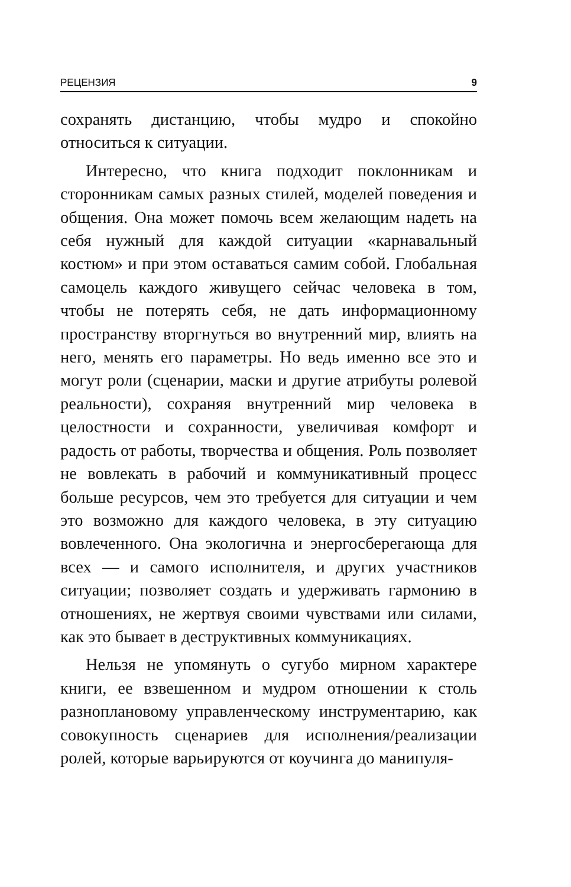РЕЦЕНЗИЯ 9
сохранять дистанцию, чтобы мудро и спокойно относиться к ситуации.
Интересно, что книга подходит поклонникам и сторонникам самых разных стилей, моделей поведения и общения. Она может помочь всем желающим надеть на себя нужный для каждой ситуации «карнавальный костюм» и при этом оставаться самим собой. Глобальная самоцель каждого живущего сейчас человека в том, чтобы не потерять себя, не дать информационному пространству вторгнуться во внутренний мир, влиять на него, менять его параметры. Но ведь именно все это и могут роли (сценарии, маски и другие атрибуты ролевой реальности), сохраняя внутренний мир человека в целостности и сохранности, увеличивая комфорт и радость от работы, творчества и общения. Роль позволяет не вовлекать в рабочий и коммуникативный процесс больше ресурсов, чем это требуется для ситуации и чем это возможно для каждого человека, в эту ситуацию вовлеченного. Она экологична и энергосберегающа для всех — и самого исполнителя, и других участников ситуации; позволяет создать и удерживать гармонию в отношениях, не жертвуя своими чувствами или силами, как это бывает в деструктивных коммуникациях.
Нельзя не упомянуть о сугубо мирном характере книги, ее взвешенном и мудром отношении к столь разноплановому управленческому инструментарию, как совокупность сценариев для исполнения/реализации ролей, которые варьируются от коучинга до манипуля-